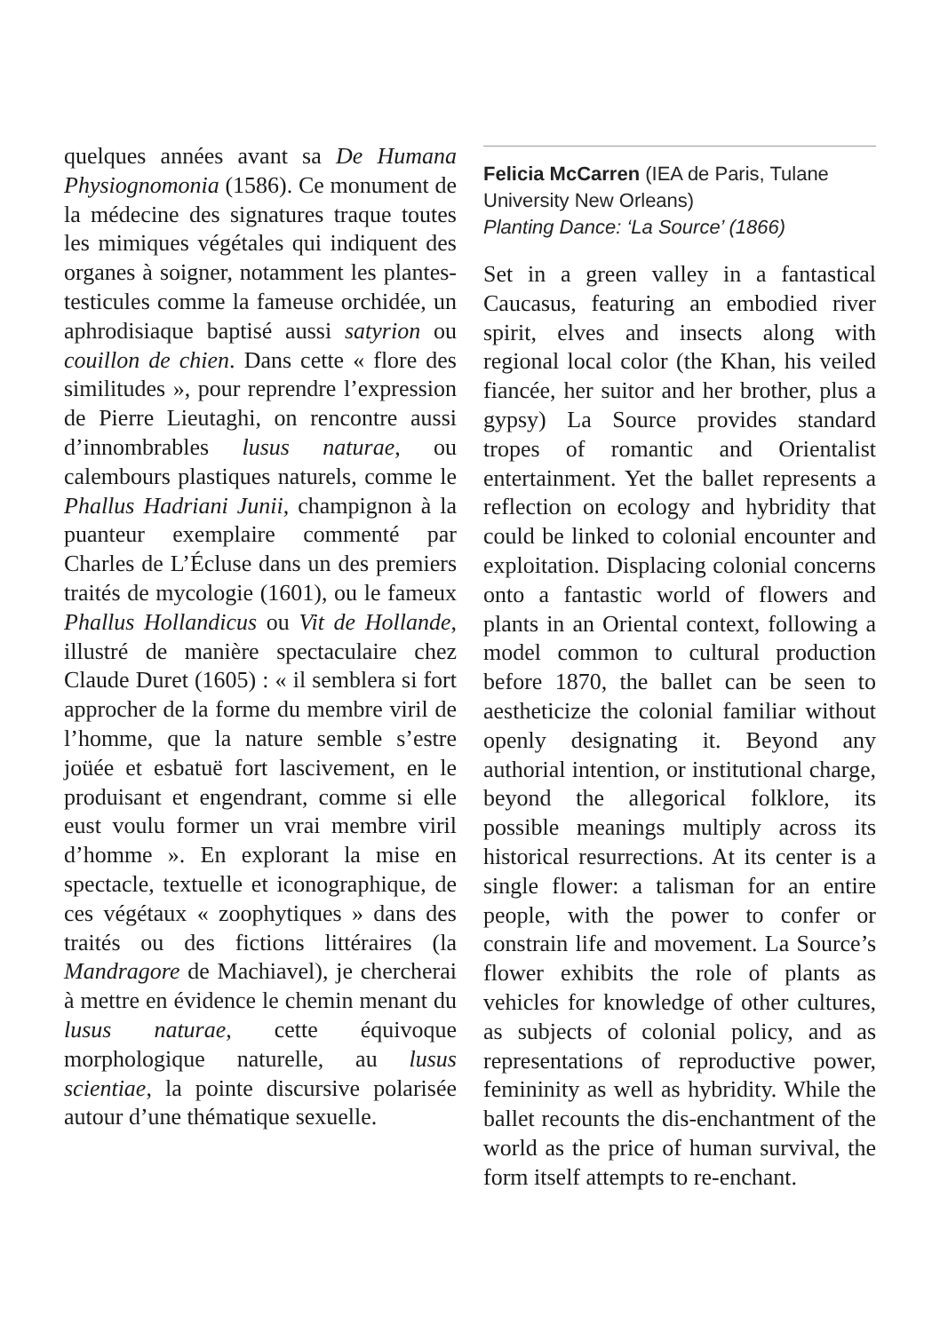quelques années avant sa De Humana Physiognomonia (1586). Ce monument de la médecine des signatures traque toutes les mimiques végétales qui indiquent des organes à soigner, notamment les plantes-testicules comme la fameuse orchidée, un aphrodisiaque baptisé aussi satyrion ou couillon de chien. Dans cette « flore des similitudes », pour reprendre l’expression de Pierre Lieutaghi, on rencontre aussi d’innombrables lusus naturae, ou calembours plastiques naturels, comme le Phallus Hadriani Junii, champignon à la puanteur exemplaire commenté par Charles de L’Écluse dans un des premiers traités de mycologie (1601), ou le fameux Phallus Hollandicus ou Vit de Hollande, illustré de manière spectaculaire chez Claude Duret (1605) : « il semblera si fort approcher de la forme du membre viril de l’homme, que la nature semble s’estre joüée et esbatuë fort lascivement, en le produisant et engendrant, comme si elle eust voulu former un vrai membre viril d’homme ». En explorant la mise en spectacle, textuelle et iconographique, de ces végétaux « zoophytiques » dans des traités ou des fictions littéraires (la Mandragore de Machiavel), je chercherai à mettre en évidence le chemin menant du lusus naturae, cette équivoque morphologique naturelle, au lusus scientiae, la pointe discursive polarisée autour d’une thématique sexuelle.
Felicia McCarren (IEA de Paris, Tulane University New Orleans)
Planting Dance: ‘La Source’ (1866)
Set in a green valley in a fantastical Caucasus, featuring an embodied river spirit, elves and insects along with regional local color (the Khan, his veiled fiancée, her suitor and her brother, plus a gypsy) La Source provides standard tropes of romantic and Orientalist entertainment. Yet the ballet represents a reflection on ecology and hybridity that could be linked to colonial encounter and exploitation. Displacing colonial concerns onto a fantastic world of flowers and plants in an Oriental context, following a model common to cultural production before 1870, the ballet can be seen to aestheticize the colonial familiar without openly designating it. Beyond any authorial intention, or institutional charge, beyond the allegorical folklore, its possible meanings multiply across its historical resurrections. At its center is a single flower: a talisman for an entire people, with the power to confer or constrain life and movement. La Source’s flower exhibits the role of plants as vehicles for knowledge of other cultures, as subjects of colonial policy, and as representations of reproductive power, femininity as well as hybridity. While the ballet recounts the dis-enchantment of the world as the price of human survival, the form itself attempts to re-enchant.